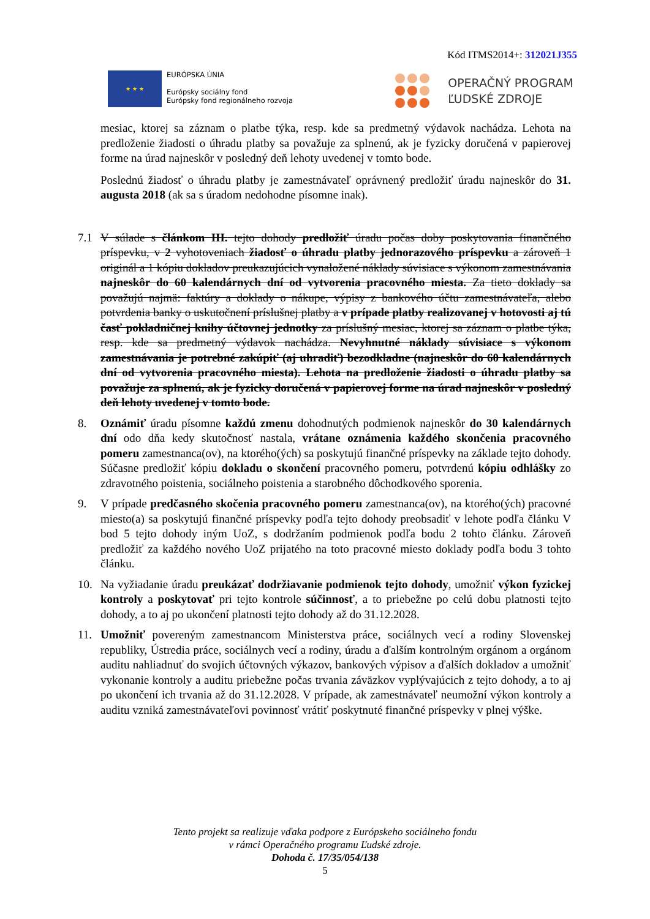Kód ITMS2014+: 312021J355
★ ★ ★
EURÓPSKA ÚNIA
Európsky sociálny fond
Európsky fond regionálneho rozvoja
OPERAČNÝ PROGRAM
ĽUDSKÉ ZDROJE
mesiac, ktorej sa záznam o platbe týka, resp. kde sa predmetný výdavok nachádza. Lehota na predloženie žiadosti o úhradu platby sa považuje za splnenú, ak je fyzicky doručená v papierovej forme na úrad najneskôr v posledný deň lehoty uvedenej v tomto bode.
Poslednú žiadosť o úhradu platby je zamestnávateľ oprávnený predložiť úradu najneskôr do 31. augusta 2018 (ak sa s úradom nedohodne písomne inak).
7.1 V súlade s článkom III. tejto dohody predložiť úradu počas doby poskytovania finančného príspevku, v 2 vyhotoveniach žiadosť o úhradu platby jednorazového príspevku a zároveň 1 originál a 1 kópiu dokladov preukazujúcich vynaložené náklady súvisiace s výkonom zamestnávania najneskôr do 60 kalendárnych dní od vytvorenia pracovného miesta. Za tieto doklady sa považujú najmä: faktúry a doklady o nákupe, výpisy z bankového účtu zamestnávateľa, alebo potvrdenia banky o uskutočnení príslušnej platby a v prípade platby realizovanej v hotovosti aj tú časť pokladničnej knihy účtovnej jednotky za príslušný mesiac, ktorej sa záznam o platbe týka, resp. kde sa predmetný výdavok nachádza. Nevyhnutné náklady súvisiace s výkonom zamestnávania je potrebné zakúpiť (aj uhradiť) bezodkladne (najneskôr do 60 kalendárnych dní od vytvorenia pracovného miesta). Lehota na predloženie žiadosti o úhradu platby sa považuje za splnenú, ak je fyzicky doručená v papierovej forme na úrad najneskôr v posledný deň lehoty uvedenej v tomto bode.
8. Oznámiť úradu písomne každú zmenu dohodnutých podmienok najneskôr do 30 kalendárnych dní odo dňa kedy skutočnosť nastala, vrátane oznámenia každého skončenia pracovného pomeru zamestnanca(ov), na ktorého(ých) sa poskytujú finančné príspevky na základe tejto dohody. Súčasne predložiť kópiu dokladu o skončení pracovného pomeru, potvrdenú kópiu odhlášky zo zdravotného poistenia, sociálneho poistenia a starobného dôchodkového sporenia.
9. V prípade predčasného skočenia pracovného pomeru zamestnanca(ov), na ktorého(ých) pracovné miesto(a) sa poskytujú finančné príspevky podľa tejto dohody preobsadiť v lehote podľa článku V bod 5 tejto dohody iným UoZ, s dodržaním podmienok podľa bodu 2 tohto článku. Zároveň predložiť za každého nového UoZ prijatého na toto pracovné miesto doklady podľa bodu 3 tohto článku.
10. Na vyžiadanie úradu preukázať dodržiavanie podmienok tejto dohody, umožniť výkon fyzickej kontroly a poskytovať pri tejto kontrole súčinnosť, a to priebežne po celú dobu platnosti tejto dohody, a to aj po ukončení platnosti tejto dohody až do 31.12.2028.
11. Umožniť povereným zamestnancom Ministerstva práce, sociálnych vecí a rodiny Slovenskej republiky, Ústredia práce, sociálnych vecí a rodiny, úradu a ďalším kontrolným orgánom a orgánom auditu nahliadnuť do svojich účtovných výkazov, bankových výpisov a ďalších dokladov a umožniť vykonanie kontroly a auditu priebežne počas trvania záväzkov vyplývajúcich z tejto dohody, a to aj po ukončení ich trvania až do 31.12.2028. V prípade, ak zamestnávateľ neumožní výkon kontroly a auditu vzniká zamestnávateľovi povinnosť vrátiť poskytnuté finančné príspevky v plnej výške.
Tento projekt sa realizuje vďaka podpore z Európskeho sociálneho fondu
v rámci Operačného programu Ľudské zdroje.
Dohoda č. 17/35/054/138
5